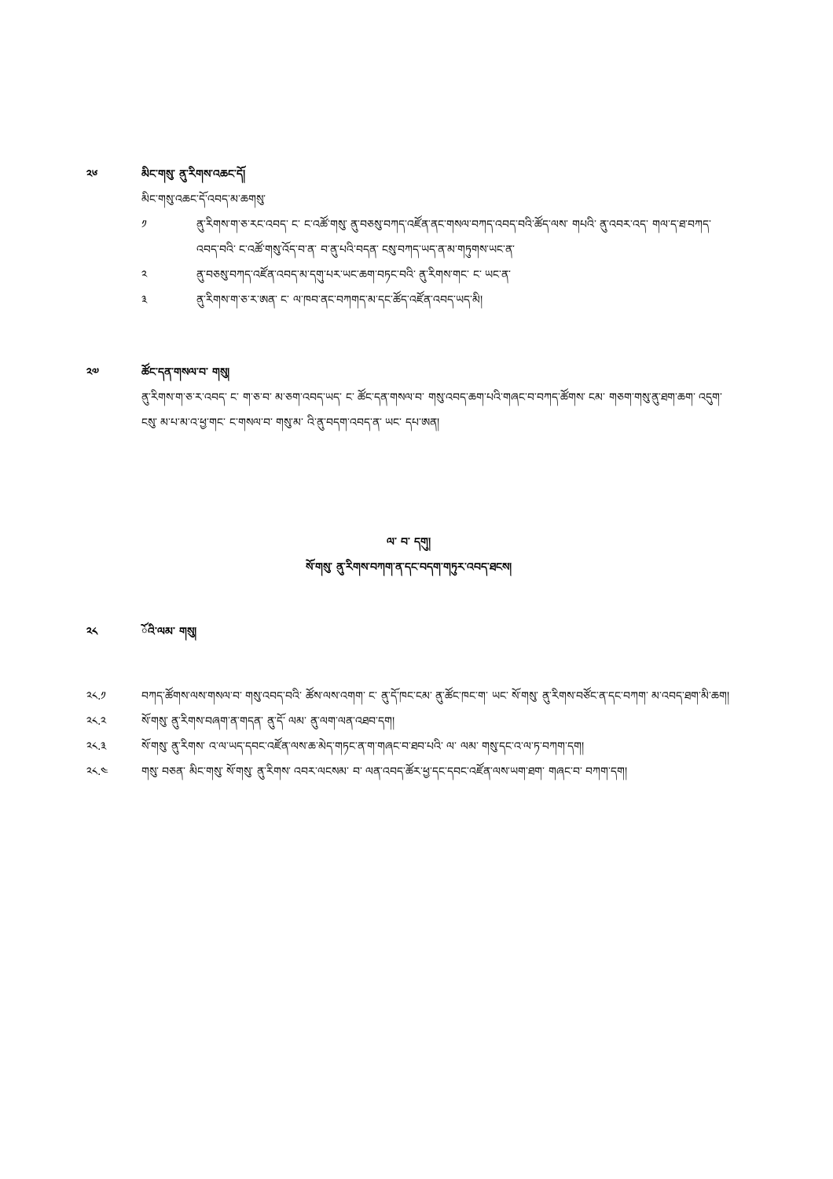༢༦ མིང་གསུ་ ནུ་རིགས་འཆང་ོད།
མིང་གསུ་འཆང་ོད་འབད་མ་ཆགསུ་
༡ ནུ་རིགས་ག་ཅ་རང་འབད་ ང་ ང་འཚོ་གསུ་ ནུ་བཅསུ་བཀད་འཛོན་ནང་གསལ་བཀད་འབད་བའི་ཚོད་ལས་ གཔའི་ ནུ་འབར་འད་ གལ་ད་ཐ་བཀད་འབད་བའི་ ང་འཚོ་གསུ་འོད་བ་ན་ བ་ནུ་པའི་བདན་ ངསུ་བཀད་ཡད་ན་མ་གཏུགས་ཡང་ན་
༢ ནུ་བཅསུ་བཀད་འཛོན་འབད་མ་དགུ་པར་ཡང་ཆག་བཏང་བའི་ ནུ་རིགས་གང་ ང་ ཡང་ན་
༣ ནུ་རིགས་ག་ཅ་ར་ཨན་ ང་ ལ་ཁབ་ནང་བཀགད་མ་དང་ཚོད་འཛོན་འབད་ཡད་མི།
༢༧ ཚོང་དན་གསལ་བ་ གསུ།
ནུ་རིགས་ག་ཅ་ར་འབད་ ང་ ག་ཅ་བ་ མ་ཅག་འབད་ཡད་ ང་ ཚོང་དན་གསལ་བ་ གསུ་འབད་ཆག་པའི་གཞང་བ་བཀད་ཚོགས་ ངམ་ གཅག་གསུ་ནུ་ཐག་ཆག་ འདུག་ ངསུ་ མ་པ་མ་འ་ཕྱ་གང་ ང་གསལ་བ་ གསུ་མ་ འི་ནུ་བདག་འབད་ན་ ཡང་ དཔ་ཨན།
ལ་ བ་ དགུ།
སོ་གསུ་ ནུ་རིགས་བཀག་ན་དང་བདག་གཏུར་འབད་ཐངས།
༢༨ ོའི་ལམ་ གསུ།
༢༨.༡ བཀད་ཚོགས་ལས་གསལ་བ་ གསུ་འབད་བའི་ ཚོས་ལས་འགག་ ང་ ནུ་ོད་ཁང་ངམ་ ནུ་ཚོང་ཁང་ག་ ཡང་ སོ་གསུ་ ནུ་རིགས་བཙོང་ན་དང་བཀག་ མ་འབད་ཐག་མི་ཆག།
༢༨.༢ སོ་གསུ་ ནུ་རིགས་བཞག་ན་གདན་ ནུ་ོད་ ལམ་ ནུ་ལག་ལན་འཐབ་དག།
༢༨.༣ སོ་གསུ་ ནུ་རིགས་ འ་ལ་ཡད་དབང་འཛོན་ལས་ཆ་མེད་གཏང་ན་ག་གཞང་བ་ཐབ་པའི་ ལ་ ལམ་ གསུ་དང་འ་ལ་ཏ་བཀག་དག།
༢༨.༤ གསུ་ བཅན་ མིང་གསུ་ སོ་གསུ་ ནུ་རིགས་ འབར་ལངསམ་ བ་ ལན་འབད་ཚོར་ཕྱ་དང་དབང་འཛོན་ལས་ཡག་ཐག་ གཞང་བ་ བཀག་དག།